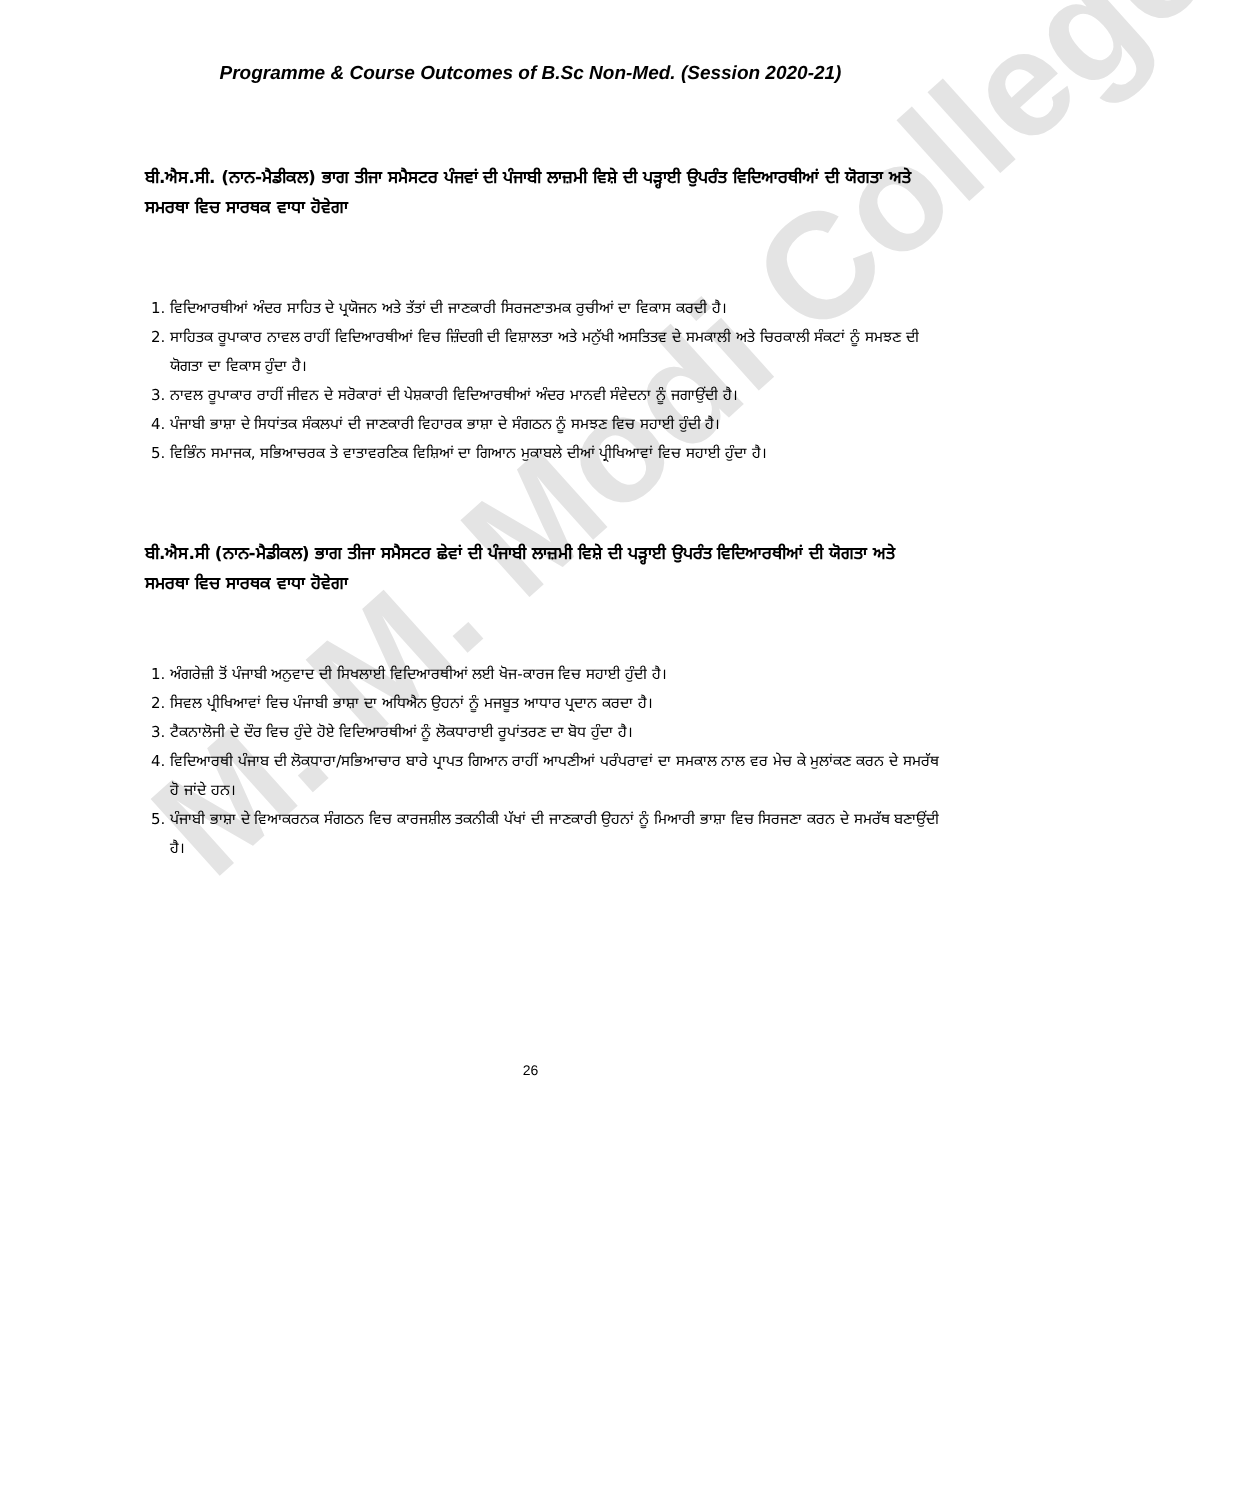M. M. Modi College
Programme & Course Outcomes of B.Sc Non-Med. (Session 2020-21)
ਬੀ.ਐਸ.ਸੀ. (ਨਾਨ-ਮੈਡੀਕਲ) ਭਾਗ ਤੀਜਾ ਸਮੈਸਟਰ ਪੰਜਵਾਂ ਦੀ ਪੰਜਾਬੀ ਲਾਜ਼ਮੀ ਵਿਸ਼ੇ ਦੀ ਪੜ੍ਹਾਈ ਉਪਰੰਤ ਵਿਦਿਆਰਥੀਆਂ ਦੀ ਯੋਗਤਾ ਅਤੇ ਸਮਰਥਾ ਵਿਚ ਸਾਰਥਕ ਵਾਧਾ ਹੋਵੇਗਾ
1. ਵਿਦਿਆਰਥੀਆਂ ਅੰਦਰ ਸਾਹਿਤ ਦੇ ਪ੍ਰਯੋਜਨ ਅਤੇ ਤੱਤਾਂ ਦੀ ਜਾਣਕਾਰੀ ਸਿਰਜਣਾਤਮਕ ਰੁਚੀਆਂ ਦਾ ਵਿਕਾਸ ਕਰਦੀ ਹੈ।
2. ਸਾਹਿਤਕ ਰੂਪਾਕਾਰ ਨਾਵਲ ਰਾਹੀਂ ਵਿਦਿਆਰਥੀਆਂ ਵਿਚ ਜ਼ਿੰਦਗੀ ਦੀ ਵਿਸ਼ਾਲਤਾ ਅਤੇ ਮਨੁੱਖੀ ਅਸਤਿਤਵ ਦੇ ਸਮਕਾਲੀ ਅਤੇ ਚਿਰਕਾਲੀ ਸੰਕਟਾਂ ਨੂੰ ਸਮਝਣ ਦੀ ਯੋਗਤਾ ਦਾ ਵਿਕਾਸ ਹੁੰਦਾ ਹੈ।
3. ਨਾਵਲ ਰੂਪਾਕਾਰ ਰਾਹੀਂ ਜੀਵਨ ਦੇ ਸਰੋਕਾਰਾਂ ਦੀ ਪੇਸ਼ਕਾਰੀ ਵਿਦਿਆਰਥੀਆਂ ਅੰਦਰ ਮਾਨਵੀ ਸੰਵੇਦਨਾ ਨੂੰ ਜਗਾਉਂਦੀ ਹੈ।
4. ਪੰਜਾਬੀ ਭਾਸ਼ਾ ਦੇ ਸਿਧਾਂਤਕ ਸੰਕਲਪਾਂ ਦੀ ਜਾਣਕਾਰੀ ਵਿਹਾਰਕ ਭਾਸ਼ਾ ਦੇ ਸੰਗਠਨ ਨੂੰ ਸਮਝਣ ਵਿਚ ਸਹਾਈ ਹੁੰਦੀ ਹੈ।
5. ਵਿਭਿੰਨ ਸਮਾਜਕ, ਸਭਿਆਚਰਕ ਤੇ ਵਾਤਾਵਰਣਿਕ ਵਿਸ਼ਿਆਂ ਦਾ ਗਿਆਨ ਮੁਕਾਬਲੇ ਦੀਆਂ ਪ੍ਰੀਖਿਆਵਾਂ ਵਿਚ ਸਹਾਈ ਹੁੰਦਾ ਹੈ।
ਬੀ.ਐਸ.ਸੀ (ਨਾਨ-ਮੈਡੀਕਲ) ਭਾਗ ਤੀਜਾ ਸਮੈਸਟਰ ਛੇਵਾਂ ਦੀ ਪੰਜਾਬੀ ਲਾਜ਼ਮੀ ਵਿਸ਼ੇ ਦੀ ਪੜ੍ਹਾਈ ਉਪਰੰਤ ਵਿਦਿਆਰਥੀਆਂ ਦੀ ਯੋਗਤਾ ਅਤੇ ਸਮਰਥਾ ਵਿਚ ਸਾਰਥਕ ਵਾਧਾ ਹੋਵੇਗਾ
1. ਅੰਗਰੇਜ਼ੀ ਤੋਂ ਪੰਜਾਬੀ ਅਨੁਵਾਦ ਦੀ ਸਿਖਲਾਈ ਵਿਦਿਆਰਥੀਆਂ ਲਈ ਖੋਜ-ਕਾਰਜ ਵਿਚ ਸਹਾਈ ਹੁੰਦੀ ਹੈ।
2. ਸਿਵਲ ਪ੍ਰੀਖਿਆਵਾਂ ਵਿਚ ਪੰਜਾਬੀ ਭਾਸ਼ਾ ਦਾ ਅਧਿਐਨ ਉਹਨਾਂ ਨੂੰ ਮਜਬੂਤ ਆਧਾਰ ਪ੍ਰਦਾਨ ਕਰਦਾ ਹੈ।
3. ਟੈਕਨਾਲੋਜੀ ਦੇ ਦੌਰ ਵਿਚ ਹੁੰਦੇ ਹੋਏ ਵਿਦਿਆਰਥੀਆਂ ਨੂੰ ਲੋਕਧਾਰਾਈ ਰੂਪਾਂਤਰਣ ਦਾ ਬੋਧ ਹੁੰਦਾ ਹੈ।
4. ਵਿਦਿਆਰਥੀ ਪੰਜਾਬ ਦੀ ਲੋਕਧਾਰਾ/ਸਭਿਆਚਾਰ ਬਾਰੇ ਪ੍ਰਾਪਤ ਗਿਆਨ ਰਾਹੀਂ ਆਪਣੀਆਂ ਪਰੰਪਰਾਵਾਂ ਦਾ ਸਮਕਾਲ ਨਾਲ ਵਰ ਮੇਚ ਕੇ ਮੁਲਾਂਕਣ ਕਰਨ ਦੇ ਸਮਰੱਥ ਹੋ ਜਾਂਦੇ ਹਨ।
5. ਪੰਜਾਬੀ ਭਾਸ਼ਾ ਦੇ ਵਿਆਕਰਨਕ ਸੰਗਠਨ ਵਿਚ ਕਾਰਜਸ਼ੀਲ ਤਕਨੀਕੀ ਪੱਖਾਂ ਦੀ ਜਾਣਕਾਰੀ ਉਹਨਾਂ ਨੂੰ ਮਿਆਰੀ ਭਾਸ਼ਾ ਵਿਚ ਸਿਰਜਣਾ ਕਰਨ ਦੇ ਸਮਰੱਥ ਬਣਾਉਂਦੀ ਹੈ।
26